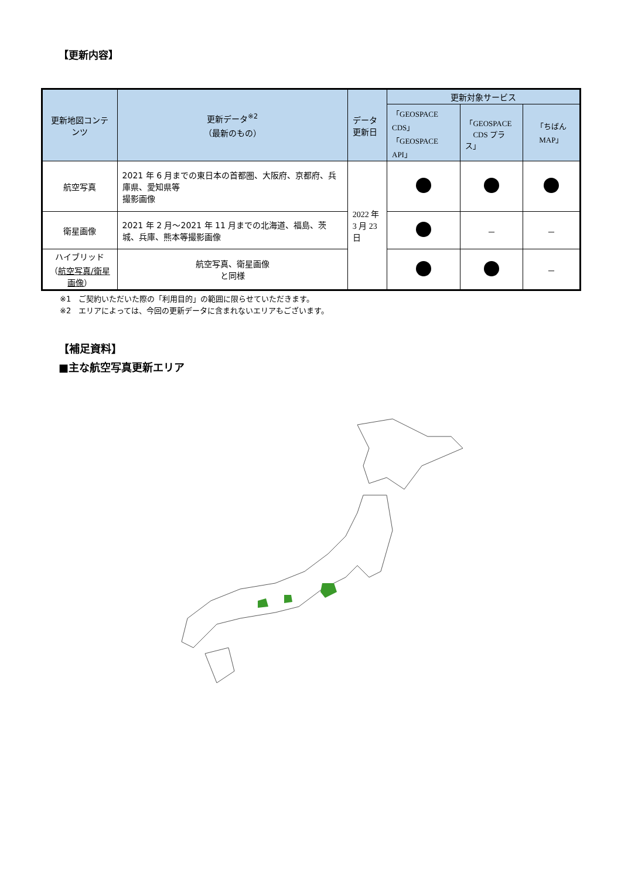【更新内容】
| 更新地図コンテンツ | 更新データ<sup>※2</sup> （最新のもの） | データ 更新日 | 更新対象サービス | | |
| --- | --- | --- | --- | --- | --- |
| | | | 「GEOSPACE CDS」 「GEOSPACE API」 | 「GEOSPACE CDS プラス」 | 「ちばん MAP」 |
| 航空写真 | 2021 年 6 月までの東日本の首都圏、大阪府、京都府、兵庫県、愛知県等 撮影画像 | 2022 年 3 月 23 日 | | | |
| 衛星画像 | 2021 年 2 月～2021 年 11 月までの北海道、福島、茨城、兵庫、熊本等撮影画像 | | | － | － |
| ハイブリッド （ 航空写真/衛星画像 ） | 航空写真、衛星画像 と同様 | | | | － |
※1　ご契約いただいた際の「利用目的」の範囲に限らせていただきます。
※2　エリアによっては、今回の更新データに含まれないエリアもございます。
【補足資料】
■主な航空写真更新エリア